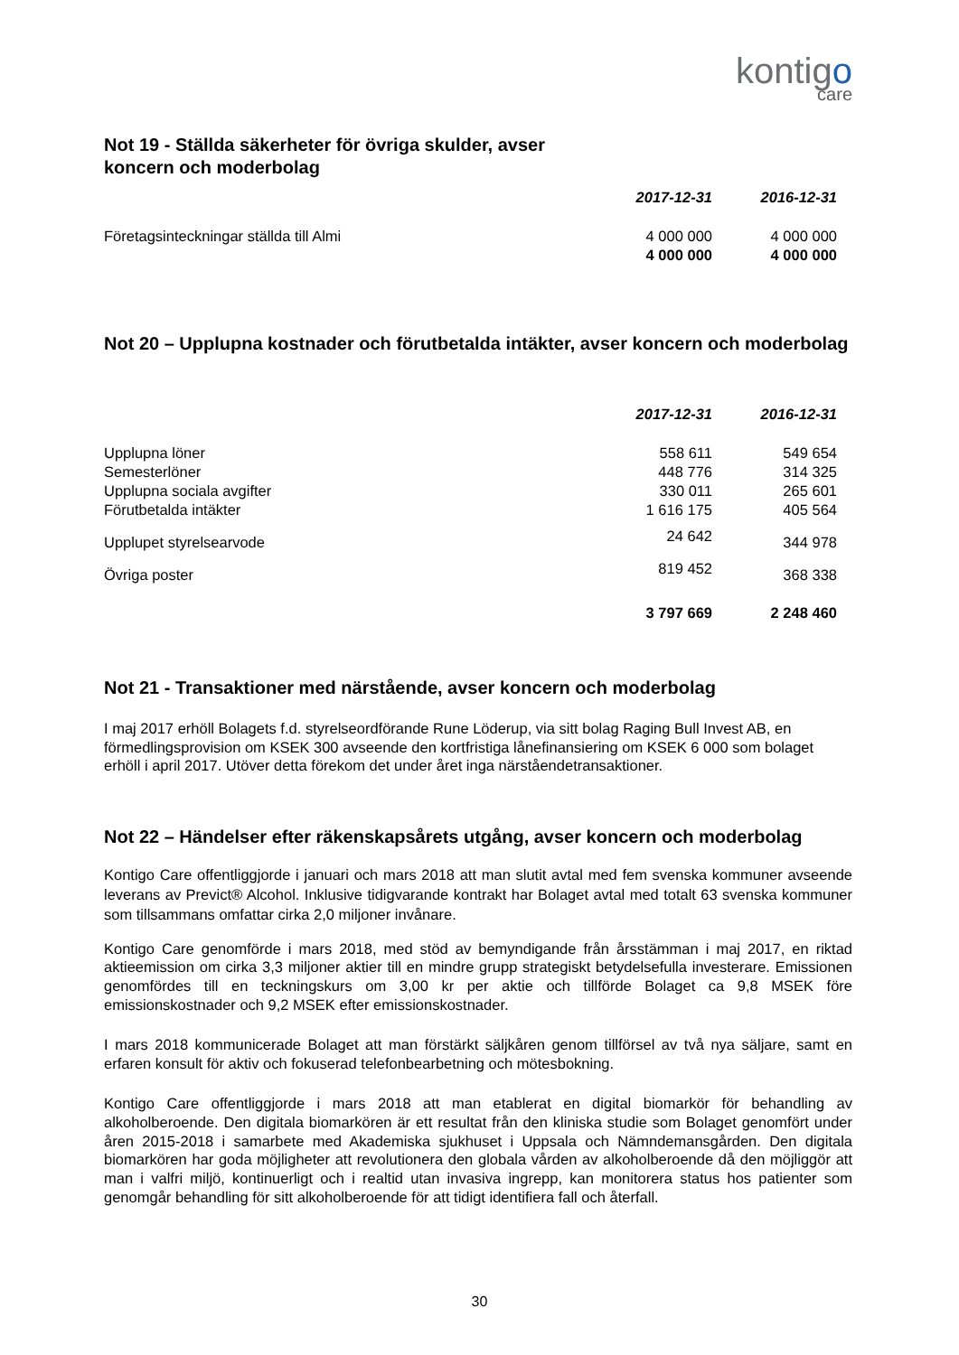kontigo
care
Not 19 - Ställda säkerheter för övriga skulder, avser
koncern och moderbolag
| | 2017-12-31 | 2016-12-31 |
| Företagsinteckningar ställda till Almi | 4 000 000 | 4 000 000 |
| | 4 000 000 | 4 000 000 |
Not 20 – Upplupna kostnader och förutbetalda intäkter, avser koncern och moderbolag
| | 2017-12-31 | 2016-12-31 |
| Upplupna löner | 558 611 | 549 654 |
| Semesterlöner | 448 776 | 314 325 |
| Upplupna sociala avgifter | 330 011 | 265 601 |
| Förutbetalda intäkter | 1 616 175 | 405 564 |
| Upplupet styrelsearvode | 24 642 | 344 978 |
| Övriga poster | 819 452 | 368 338 |
| | 3 797 669 | 2 248 460 |
Not 21 - Transaktioner med närstående, avser koncern och moderbolag
I maj 2017 erhöll Bolagets f.d. styrelseordförande Rune Löderup, via sitt bolag Raging Bull Invest AB, en förmedlingsprovision om KSEK 300 avseende den kortfristiga lånefinansiering om KSEK 6 000 som bolaget erhöll i april 2017. Utöver detta förekom det under året inga närståendetransaktioner.
Not 22 – Händelser efter räkenskapsårets utgång, avser koncern och moderbolag
Kontigo Care offentliggjorde i januari och mars 2018 att man slutit avtal med fem svenska kommuner avseende leverans av Previct® Alcohol. Inklusive tidigvarande kontrakt har Bolaget avtal med totalt 63 svenska kommuner som tillsammans omfattar cirka 2,0 miljoner invånare.
Kontigo Care genomförde i mars 2018, med stöd av bemyndigande från årsstämman i maj 2017, en riktad aktieemission om cirka 3,3 miljoner aktier till en mindre grupp strategiskt betydelsefulla investerare. Emissionen genomfördes till en teckningskurs om 3,00 kr per aktie och tillförde Bolaget ca 9,8 MSEK före emissionskostnader och 9,2 MSEK efter emissionskostnader.
I mars 2018 kommunicerade Bolaget att man förstärkt säljkåren genom tillförsel av två nya säljare, samt en erfaren konsult för aktiv och fokuserad telefonbearbetning och mötesbokning.
Kontigo Care offentliggjorde i mars 2018 att man etablerat en digital biomarkör för behandling av alkoholberoende. Den digitala biomarkören är ett resultat från den kliniska studie som Bolaget genomfört under åren 2015-2018 i samarbete med Akademiska sjukhuset i Uppsala och Nämndemansgården. Den digitala biomarkören har goda möjligheter att revolutionera den globala vården av alkoholberoende då den möjliggör att man i valfri miljö, kontinuerligt och i realtid utan invasiva ingrepp, kan monitorera status hos patienter som genomgår behandling för sitt alkoholberoende för att tidigt identifiera fall och återfall.
30